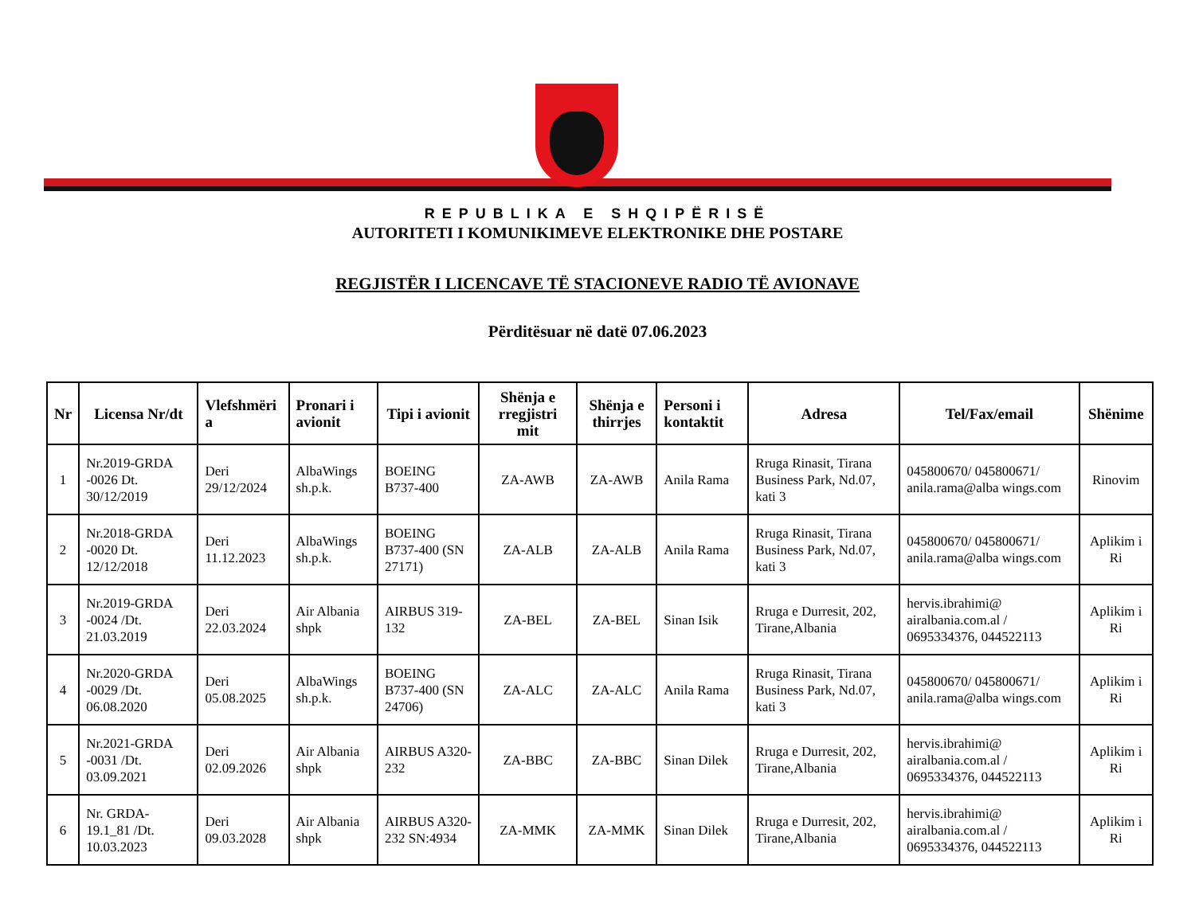REPUBLIKA E SHQIPËRISË
AUTORITETI I KOMUNIKIMEVE ELEKTRONIKE DHE POSTARE
REGJISTËR I LICENCAVE TË STACIONEVE RADIO TË AVIONAVE
Përditësuar në datë 07.06.2023
| Nr | Licensa Nr/dt | Vlefshmëri a | Pronari i avionit | Tipi i avionit | Shënja e rregjistri mit | Shënja e thirrjes | Personi i kontaktit | Adresa | Tel/Fax/email | Shënime |
| --- | --- | --- | --- | --- | --- | --- | --- | --- | --- | --- |
| 1 | Nr.2019-GRDA -0026 Dt. 30/12/2019 | Deri 29/12/2024 | AlbaWings sh.p.k. | BOEING B737-400 | ZA-AWB | ZA-AWB | Anila Rama | Rruga Rinasit, Tirana Business Park, Nd.07, kati 3 | 045800670/ 045800671/ anila.rama@alba wings.com | Rinovim |
| 2 | Nr.2018-GRDA -0020 Dt. 12/12/2018 | Deri 11.12.2023 | AlbaWings sh.p.k. | BOEING B737-400 (SN 27171) | ZA-ALB | ZA-ALB | Anila Rama | Rruga Rinasit, Tirana Business Park, Nd.07, kati 3 | 045800670/ 045800671/ anila.rama@alba wings.com | Aplikim i Ri |
| 3 | Nr.2019-GRDA -0024 /Dt. 21.03.2019 | Deri 22.03.2024 | Air Albania shpk | AIRBUS 319-132 | ZA-BEL | ZA-BEL | Sinan Isik | Rruga e Durresit, 202, Tirane,Albania | hervis.ibrahimi@ airalbania.com.al / 0695334376, 044522113 | Aplikim i Ri |
| 4 | Nr.2020-GRDA -0029 /Dt. 06.08.2020 | Deri 05.08.2025 | AlbaWings sh.p.k. | BOEING B737-400 (SN 24706) | ZA-ALC | ZA-ALC | Anila Rama | Rruga Rinasit, Tirana Business Park, Nd.07, kati 3 | 045800670/ 045800671/ anila.rama@alba wings.com | Aplikim i Ri |
| 5 | Nr.2021-GRDA -0031 /Dt. 03.09.2021 | Deri 02.09.2026 | Air Albania shpk | AIRBUS A320-232 | ZA-BBC | ZA-BBC | Sinan Dilek | Rruga e Durresit, 202, Tirane,Albania | hervis.ibrahimi@ airalbania.com.al / 0695334376, 044522113 | Aplikim i Ri |
| 6 | Nr. GRDA-19.1_81 /Dt. 10.03.2023 | Deri 09.03.2028 | Air Albania shpk | AIRBUS A320-232 SN:4934 | ZA-MMK | ZA-MMK | Sinan Dilek | Rruga e Durresit, 202, Tirane,Albania | hervis.ibrahimi@ airalbania.com.al / 0695334376, 044522113 | Aplikim i Ri |